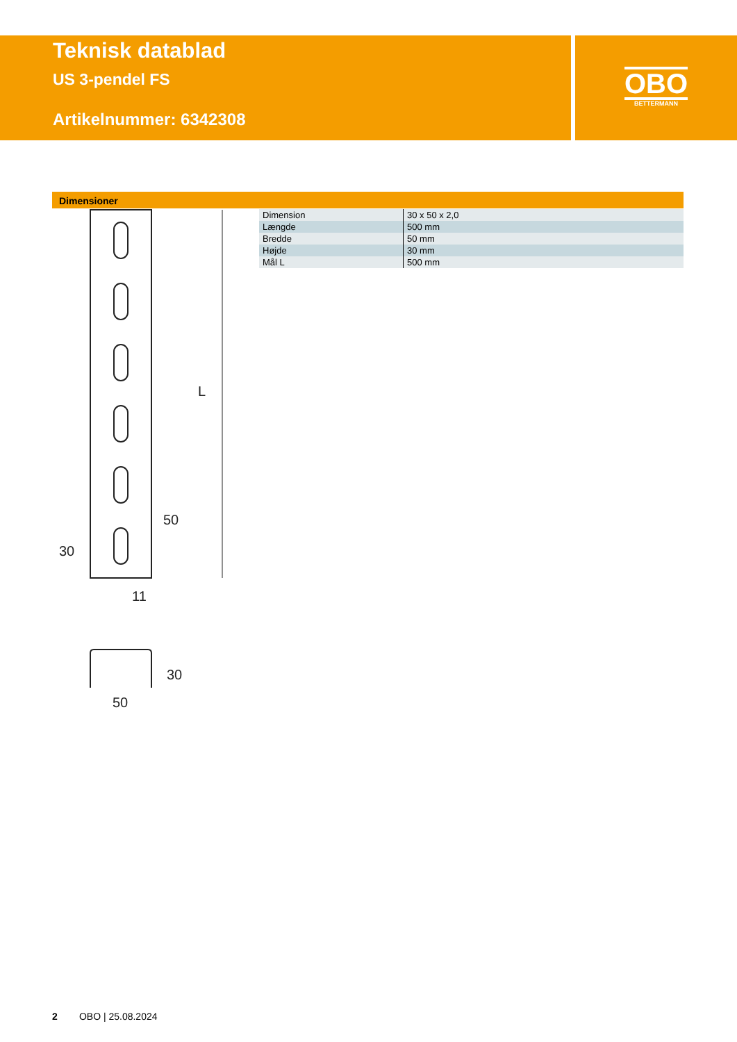Teknisk datablad
US 3-pendel FS
Artikelnummer: 6342308
OBO
BETTERMANN
Dimensioner
| Dimension | 30 x 50 x 2,0 |
| Længde | 500 mm |
| Bredde | 50 mm |
| Højde | 30 mm |
| Mål L | 500 mm |
L
50
30
11
50
30
2 OBO | 25.08.2024